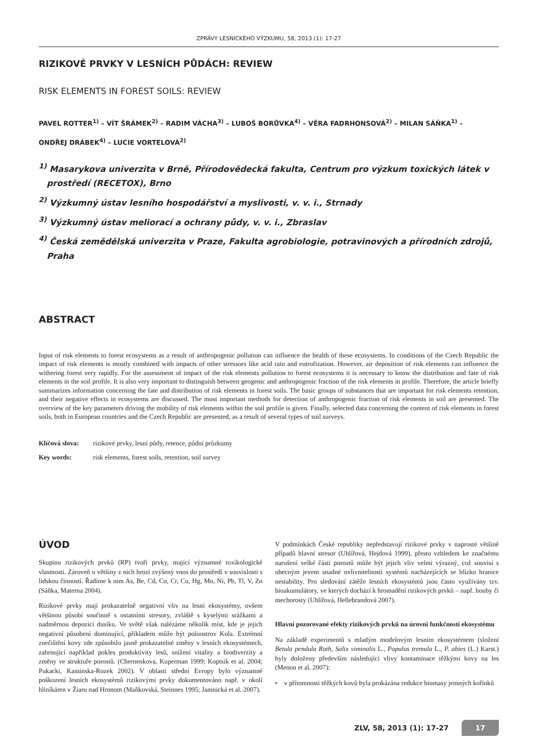ZPRÁVY LESNICKÉHO VÝZKUMU, 58, 2013 (1): 17-27
RIZIKOVÉ PRVKY V LESNÍCH PŮDÁCH: REVIEW
RISK ELEMENTS IN FOREST SOILS: REVIEW
PAVEL ROTTER<sup>1)</sup> – VÍT ŠRÁMEK<sup>2)</sup> – RADIM VÁCHA<sup>3)</sup> – LUBOŠ BORŮVKA<sup>4)</sup> – VĚRA FADRHONSOVÁ<sup>2)</sup> – MILAN SÁŇKA<sup>1)</sup> –
ONDŘEJ DRÁBEK<sup>4)</sup> – LUCIE VORTELOVÁ<sup>2)</sup>
<sup>1)</sup> Masarykova univerzita v Brně, Přírodovědecká fakulta, Centrum pro výzkum toxických látek v prostředí (RECETOX), Brno
<sup>2)</sup> Výzkumný ústav lesního hospodářství a myslivosti, v. v. i., Strnady
<sup>3)</sup> Výzkumný ústav meliorací a ochrany půdy, v. v. i., Zbraslav
<sup>4)</sup> Česká zemědělská univerzita v Praze, Fakulta agrobiologie, potravinových a přírodních zdrojů, Praha
ABSTRACT
Input of risk elements to forest ecosystems as a result of anthropogenic pollution can influence the health of these ecosystems. In conditions of the Czech Republic the impact of risk elements is mostly combined with impacts of other stressors like acid rain and eutrofization. However, air deposition of risk elements can influence the withering forest very rapidly. For the assessment of impact of the risk elements pollution to forest ecosystems it is necessary to know the distribution and fate of risk elements in the soil profile. It is also very important to distinguish between geogenic and anthropogenic fraction of the risk elements in profile. Therefore, the article briefly summarizes information concerning the fate and distribution of risk elements in forest soils. The basic groups of substances that are important for risk elements retention, and their negative effects in ecosystems are discussed. The most important methods for detection of anthropogenic fraction of risk elements in soil are presented. The overview of the key parameters driving the mobility of risk elements within the soil profile is given. Finally, selected data concerning the content of risk elements in forest soils, both in European countries and the Czech Republic are presented, as a result of several types of soil surveys.
Klíčová slova: rizikové prvky, lesní půdy, retence, půdní průzkumy
Key words: risk elements, forest soils, retention, soil survey
ÚVOD
Skupinu rizikových prvků (RP) tvoří prvky, mající významné toxikologické vlastnosti. Zároveň u většiny z nich hrozí zvýšený vnos do prostředí v souvislosti s lidskou činností. Řadíme k nim As, Be, Cd, Co, Cr, Cu, Hg, Mo, Ni, Pb, Tl, V, Zn (Sáňka, Materna 2004).
Rizikové prvky mají prokazatelně negativní vliv na lesní ekosystémy, ovšem většinou působí součinně s ostatními stresory, zvláště s kyselými srážkami a nadměrnou depozicí dusíku. Ve světě však nalézáme několik míst, kde je jejich negativní působení dominující, příkladem může být poloostrov Kola. Extrémní znečištění kovy zde způsobilo jasně prokazatelné změny v lesních ekosystémech, zahrnující například pokles produktivity lesů, snížení vitality a biodiverzity a změny ve struktuře porostů. (Chernenkova, Kuperman 1999; Koptsik et al. 2004; Pukacki, Kaminska-Rozek 2002). V oblasti střední Evropy bylo významné poškození lesních ekosystémů rizikovými prvky dokumentováno např. v okolí hliníkáren v Žiaru nad Hronom (Maňkovská, Steinnes 1995; Jamnická et al. 2007).
V podmínkách České republiky nepředstavují rizikové prvky v naprosté většině případů hlavní stresor (Uhlířová, Hejdová 1999), přesto vzhledem ke značnému narušení velké části porostů může být jejich vliv velmi výrazný, což souvisí s obecným jevem snadné ovlivnitelnosti systémů nacházejících se blízko hranice nestability. Pro sledování zátěže lesních ekosystémů jsou často využívány tzv. bioakumulátory, ve kterých dochází k hromadění rizikových prvků – např. houby či mechorosty (Uhlířová, Hellebrandová 2007).
Hlavní pozorované efekty rizikových prvků na úrovni funkčnosti ekosystému
Na základě experimentů s mladým modelovým lesním ekosystémem (složení Betula pendula Roth, Salix viminalis L., Populus tremula L., P. abies (L.) Karst.) byly doloženy především následující vlivy kontaminace těžkými kovy na les (Menon et al. 2007):
• v přítomnosti těžkých kovů byla prokázána redukce biomasy jemných kořínků
ZLV, 58, 2013 (1): 17-27 17